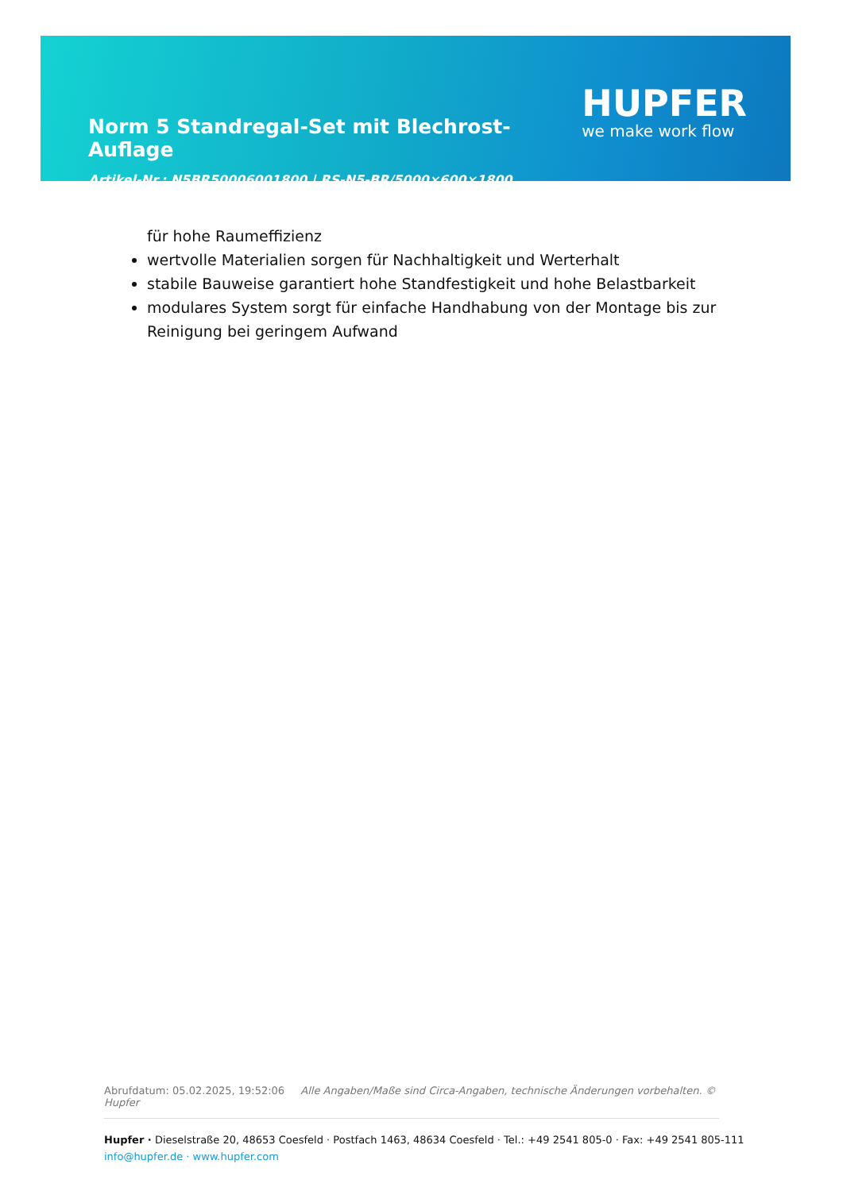Norm 5 Standregal-Set mit Blechrost-Auflage
Artikel-Nr.: N5BR50006001800 | RS-N5-BR/5000×600×1800
HUPFER
we make work flow
für hohe Raumeffizienz
wertvolle Materialien sorgen für Nachhaltigkeit und Werterhalt
stabile Bauweise garantiert hohe Standfestigkeit und hohe Belastbarkeit
modulares System sorgt für einfache Handhabung von der Montage bis zur Reinigung bei geringem Aufwand
Abrufdatum: 05.02.2025, 19:52:06 Alle Angaben/Maße sind Circa-Angaben, technische Änderungen vorbehalten. © Hupfer
Hupfer · Dieselstraße 20, 48653 Coesfeld · Postfach 1463, 48634 Coesfeld · Tel.: +49 2541 805-0 · Fax: +49 2541 805-111
info@hupfer.de · www.hupfer.com